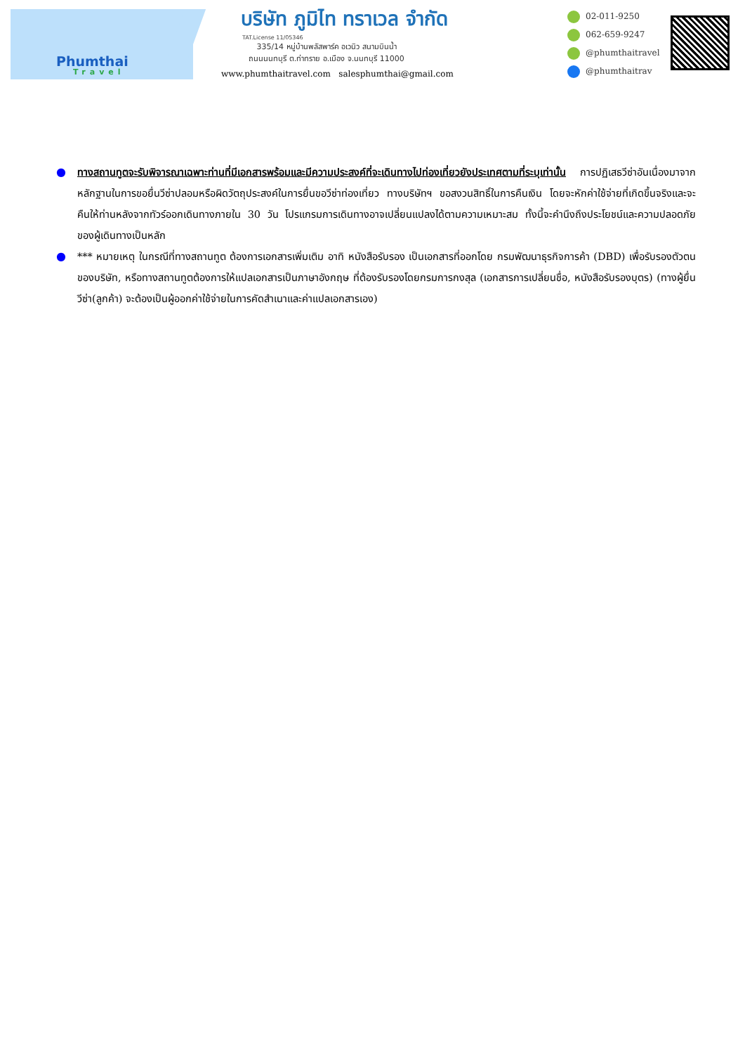Phumthai
Travel
บริษัท ภูมิไท ทราเวล จำกัด
TAT.License 11/05346
335/14 หมู่บ้านพลัสพาร์ค อเวนิว สนามบินน้ำ
ถนนนนทบุรี ต.ท่าทราย อ.เมือง จ.นนทบุรี 11000
www.phumthaitravel.com salesphumthai@gmail.com
02-011-9250
062-659-9247
@phumthaitravel
@phumthaitrav
● ทางสถานทูตจะรับพิจารณาเฉพาะท่านที่มีเอกสารพร้อมและมีความประสงค์ที่จะเดินทางไปท่องเที่ยวยังประเทศตามที่ระบุเท่านั้น การปฏิเสธวีซ่าอันเนื่องมาจากหลักฐานในการขอยื่นวีซ่าปลอมหรือผิดวัตถุประสงค์ในการยื่นขอวีซ่าท่องเที่ยว ทางบริษัทฯ ขอสงวนสิทธิ์ในการคืนเงิน โดยจะหักค่าใช้จ่ายที่เกิดขึ้นจริงและจะคืนให้ท่านหลังจากทัวร์ออกเดินทางภายใน 30 วัน โปรแกรมการเดินทางอาจเปลี่ยนแปลงได้ตามความเหมาะสม ทั้งนี้จะคำนึงถึงประโยชน์และความปลอดภัยของผู้เดินทางเป็นหลัก
● *** หมายเหตุ ในกรณีที่ทางสถานทูต ต้องการเอกสารเพิ่มเติม อาทิ หนังสือรับรอง เป็นเอกสารที่ออกโดย กรมพัฒนาธุรกิจการค้า (DBD) เพื่อรับรองตัวตนของบริษัท, หรือทางสถานทูตต้องการให้แปลเอกสารเป็นภาษาอังกฤษ ที่ต้องรับรองโดยกรมการกงสุล (เอกสารการเปลี่ยนชื่อ, หนังสือรับรองบุตร) (ทางผู้ยื่นวีซ่า(ลูกค้า) จะต้องเป็นผู้ออกค่าใช้จ่ายในการคัดสำเนาและค่าแปลเอกสารเอง)